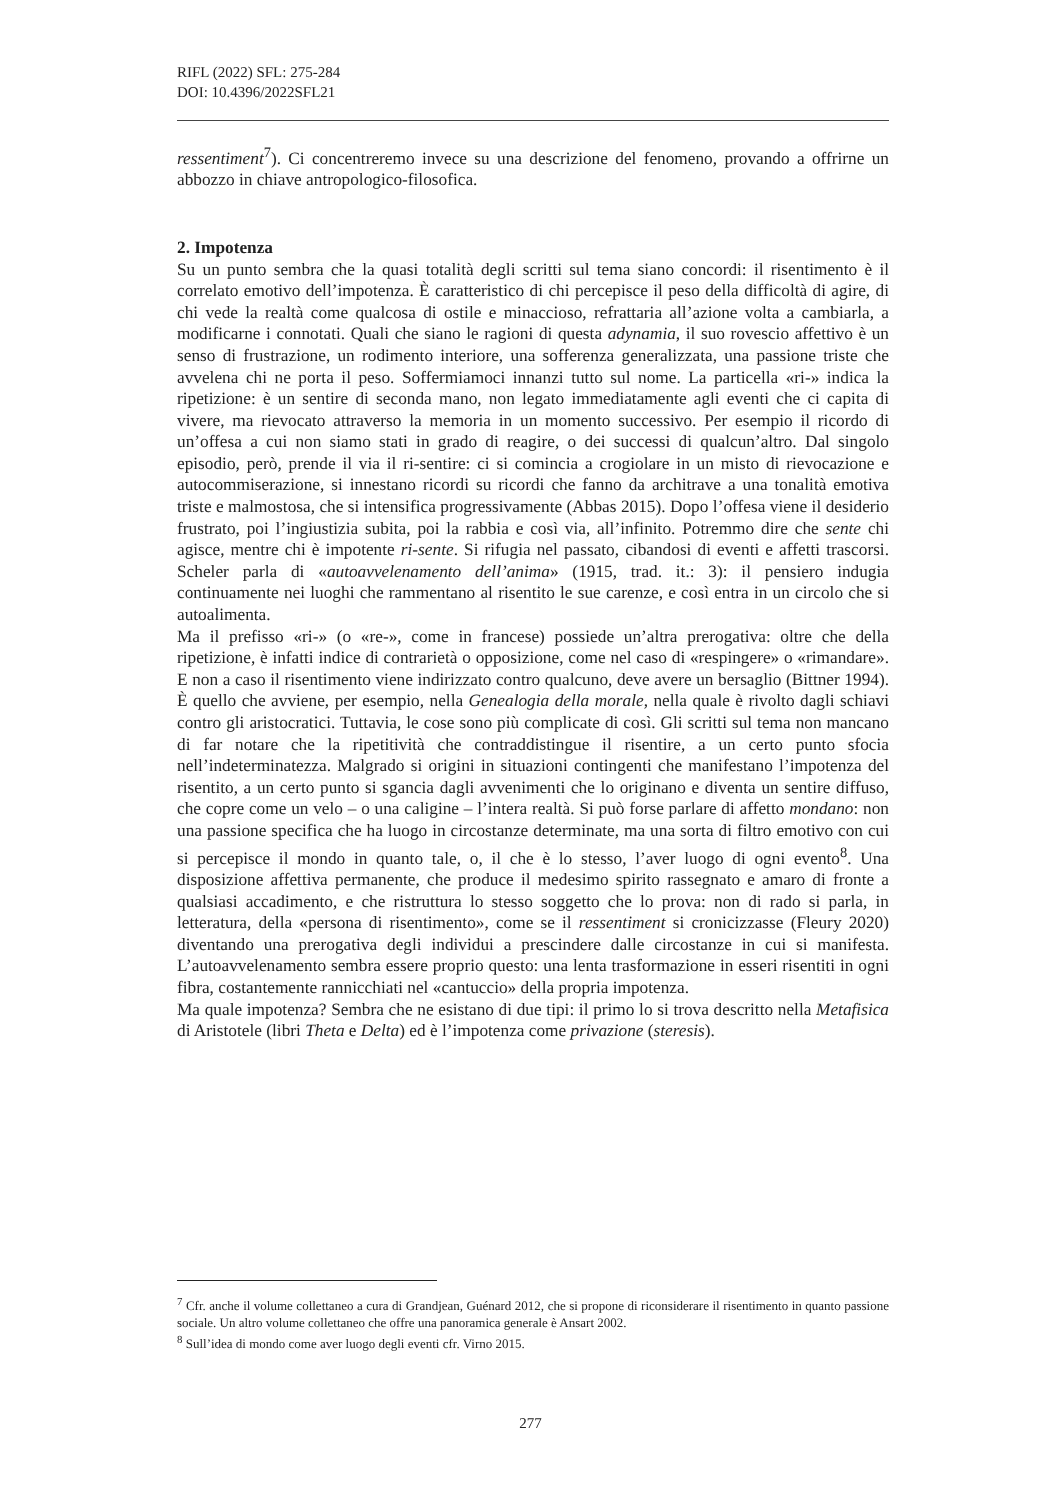RIFL (2022) SFL: 275-284
DOI: 10.4396/2022SFL21
ressentiment<sup>7</sup>). Ci concentreremo invece su una descrizione del fenomeno, provando a offrirne un abbozzo in chiave antropologico-filosofica.
2. Impotenza
Su un punto sembra che la quasi totalità degli scritti sul tema siano concordi: il risentimento è il correlato emotivo dell’impotenza. È caratteristico di chi percepisce il peso della difficoltà di agire, di chi vede la realtà come qualcosa di ostile e minaccioso, refrattaria all’azione volta a cambiarla, a modificarne i connotati. Quali che siano le ragioni di questa adynamia, il suo rovescio affettivo è un senso di frustrazione, un rodimento interiore, una sofferenza generalizzata, una passione triste che avvelena chi ne porta il peso. Soffermiamoci innanzi tutto sul nome. La particella «ri-» indica la ripetizione: è un sentire di seconda mano, non legato immediatamente agli eventi che ci capita di vivere, ma rievocato attraverso la memoria in un momento successivo. Per esempio il ricordo di un’offesa a cui non siamo stati in grado di reagire, o dei successi di qualcun’altro. Dal singolo episodio, però, prende il via il ri-sentire: ci si comincia a crogiolare in un misto di rievocazione e autocommiserazione, si innestano ricordi su ricordi che fanno da architrave a una tonalità emotiva triste e malmostosa, che si intensifica progressivamente (Abbas 2015). Dopo l’offesa viene il desiderio frustrato, poi l’ingiustizia subita, poi la rabbia e così via, all’infinito. Potremmo dire che sente chi agisce, mentre chi è impotente ri-sente. Si rifugia nel passato, cibandosi di eventi e affetti trascorsi. Scheler parla di «autoavvelenamento dell’anima» (1915, trad. it.: 3): il pensiero indugia continuamente nei luoghi che rammentano al risentito le sue carenze, e così entra in un circolo che si autoalimenta.
Ma il prefisso «ri-» (o «re-», come in francese) possiede un’altra prerogativa: oltre che della ripetizione, è infatti indice di contrarietà o opposizione, come nel caso di «respingere» o «rimandare». E non a caso il risentimento viene indirizzato contro qualcuno, deve avere un bersaglio (Bittner 1994). È quello che avviene, per esempio, nella Genealogia della morale, nella quale è rivolto dagli schiavi contro gli aristocratici. Tuttavia, le cose sono più complicate di così. Gli scritti sul tema non mancano di far notare che la ripetitività che contraddistingue il risentire, a un certo punto sfocia nell’indeterminatezza. Malgrado si origini in situazioni contingenti che manifestano l’impotenza del risentito, a un certo punto si sgancia dagli avvenimenti che lo originano e diventa un sentire diffuso, che copre come un velo – o una caligine – l’intera realtà. Si può forse parlare di affetto mondano: non una passione specifica che ha luogo in circostanze determinate, ma una sorta di filtro emotivo con cui si percepisce il mondo in quanto tale, o, il che è lo stesso, l’aver luogo di ogni evento<sup>8</sup>. Una disposizione affettiva permanente, che produce il medesimo spirito rassegnato e amaro di fronte a qualsiasi accadimento, e che ristruttura lo stesso soggetto che lo prova: non di rado si parla, in letteratura, della «persona di risentimento», come se il ressentiment si cronicizzasse (Fleury 2020) diventando una prerogativa degli individui a prescindere dalle circostanze in cui si manifesta. L’autoavvelenamento sembra essere proprio questo: una lenta trasformazione in esseri risentiti in ogni fibra, costantemente rannicchiati nel «cantuccio» della propria impotenza.
Ma quale impotenza? Sembra che ne esistano di due tipi: il primo lo si trova descritto nella Metafisica di Aristotele (libri Theta e Delta) ed è l’impotenza come privazione (steresis).
<sup>7</sup> Cfr. anche il volume collettaneo a cura di Grandjean, Guénard 2012, che si propone di riconsiderare il risentimento in quanto passione sociale. Un altro volume collettaneo che offre una panoramica generale è Ansart 2002.
<sup>8</sup> Sull’idea di mondo come aver luogo degli eventi cfr. Virno 2015.
277